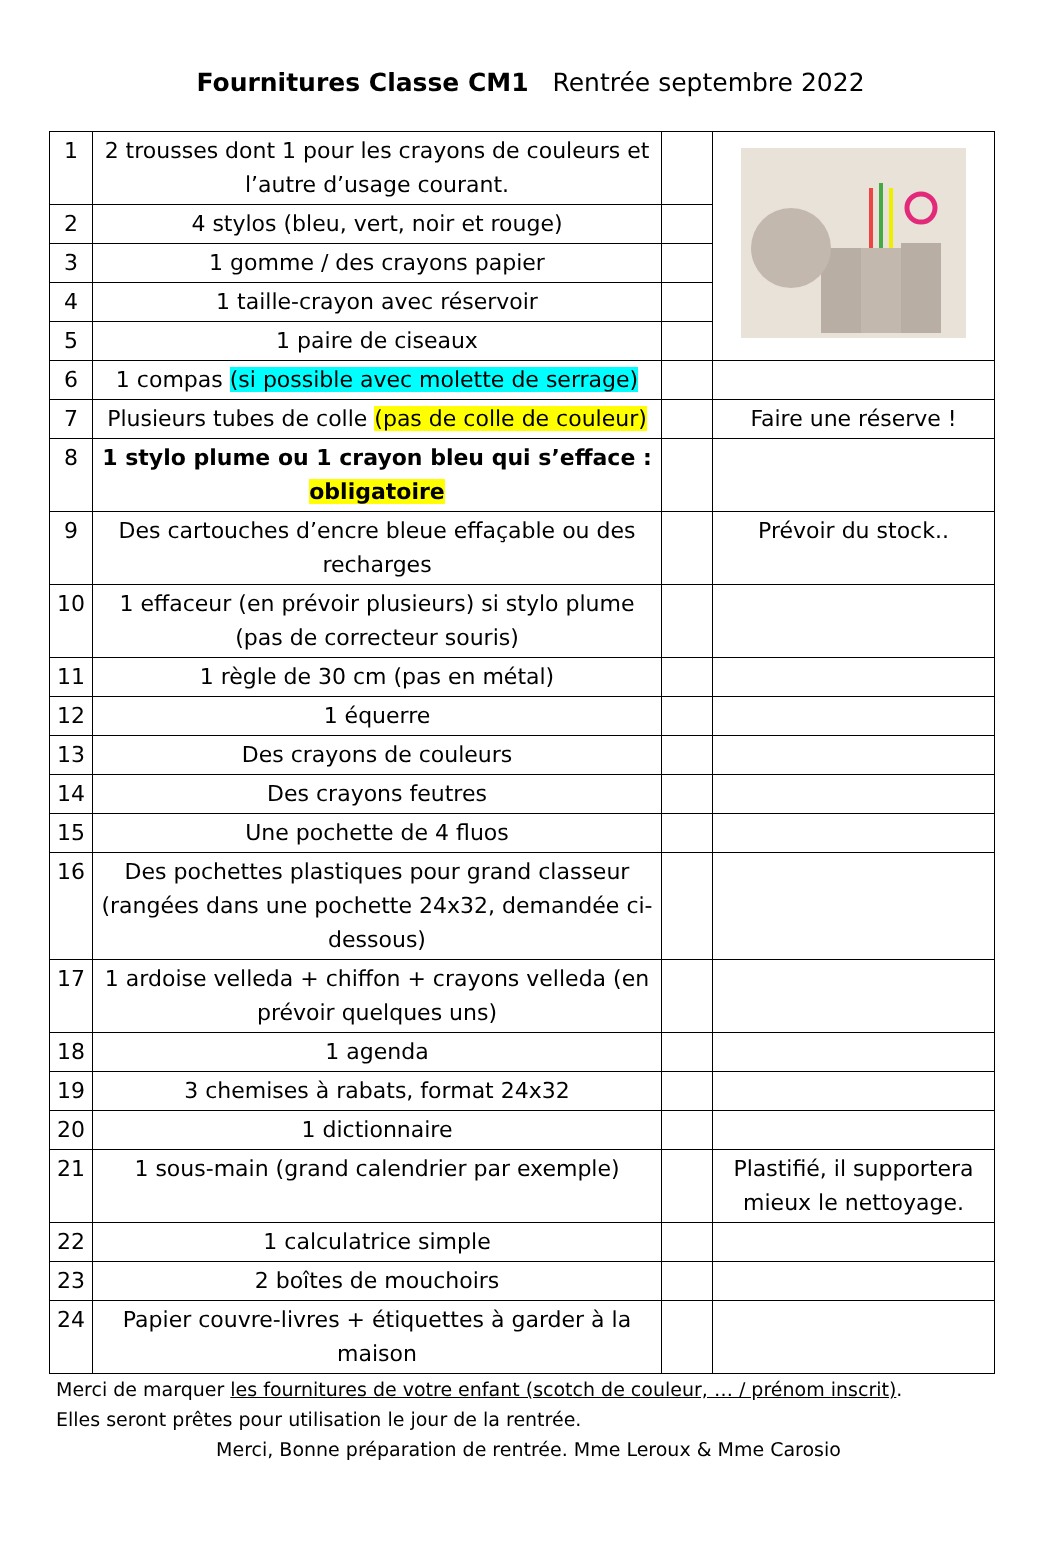Fournitures Classe CM1 Rentrée septembre 2022
| 1 | 2 trousses dont 1 pour les crayons de couleurs et l’autre d’usage courant. | | |
| 2 | 4 stylos (bleu, vert, noir et rouge) | | |
| 3 | 1 gomme / des crayons papier | | |
| 4 | 1 taille-crayon avec réservoir | | |
| 5 | 1 paire de ciseaux | | |
| 6 | 1 compas (si possible avec molette de serrage) | | |
| 7 | Plusieurs tubes de colle (pas de colle de couleur) | | Faire une réserve ! |
| 8 | 1 stylo plume ou 1 crayon bleu qui s’efface : obligatoire | | |
| 9 | Des cartouches d’encre bleue effaçable ou des recharges | | Prévoir du stock.. |
| 10 | 1 effaceur (en prévoir plusieurs) si stylo plume (pas de correcteur souris) | | |
| 11 | 1 règle de 30 cm (pas en métal) | | |
| 12 | 1 équerre | | |
| 13 | Des crayons de couleurs | | |
| 14 | Des crayons feutres | | |
| 15 | Une pochette de 4 fluos | | |
| 16 | Des pochettes plastiques pour grand classeur (rangées dans une pochette 24x32, demandée ci-dessous) | | |
| 17 | 1 ardoise velleda + chiffon + crayons velleda (en prévoir quelques uns) | | |
| 18 | 1 agenda | | |
| 19 | 3 chemises à rabats, format 24x32 | | |
| 20 | 1 dictionnaire | | |
| 21 | 1 sous-main (grand calendrier par exemple) | | Plastifié, il supportera mieux le nettoyage. |
| 22 | 1 calculatrice simple | | |
| 23 | 2 boîtes de mouchoirs | | |
| 24 | Papier couvre-livres + étiquettes à garder à la maison | | |
Merci de marquer les fournitures de votre enfant (scotch de couleur, … / prénom inscrit).
Elles seront prêtes pour utilisation le jour de la rentrée.
Merci, Bonne préparation de rentrée. Mme Leroux & Mme Carosio